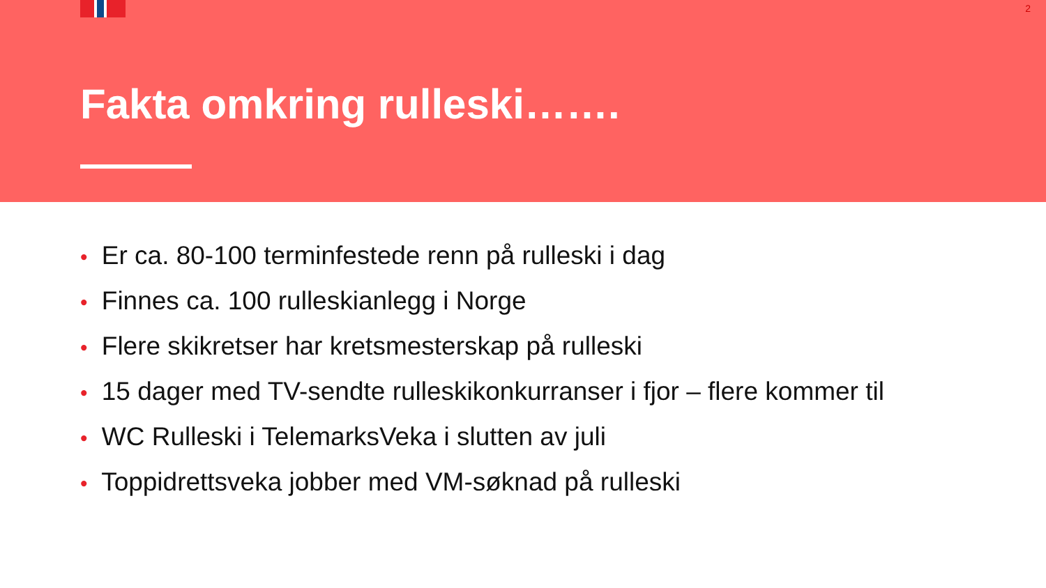2
Fakta omkring rulleski…….
• Er ca. 80-100 terminfestede renn på rulleski i dag
• Finnes ca. 100 rulleskianlegg i Norge
• Flere skikretser har kretsmesterskap på rulleski
• 15 dager med TV-sendte rulleskikonkurranser i fjor – flere kommer til
• WC Rulleski i TelemarksVeka i slutten av juli
• Toppidrettsveka jobber med VM-søknad på rulleski